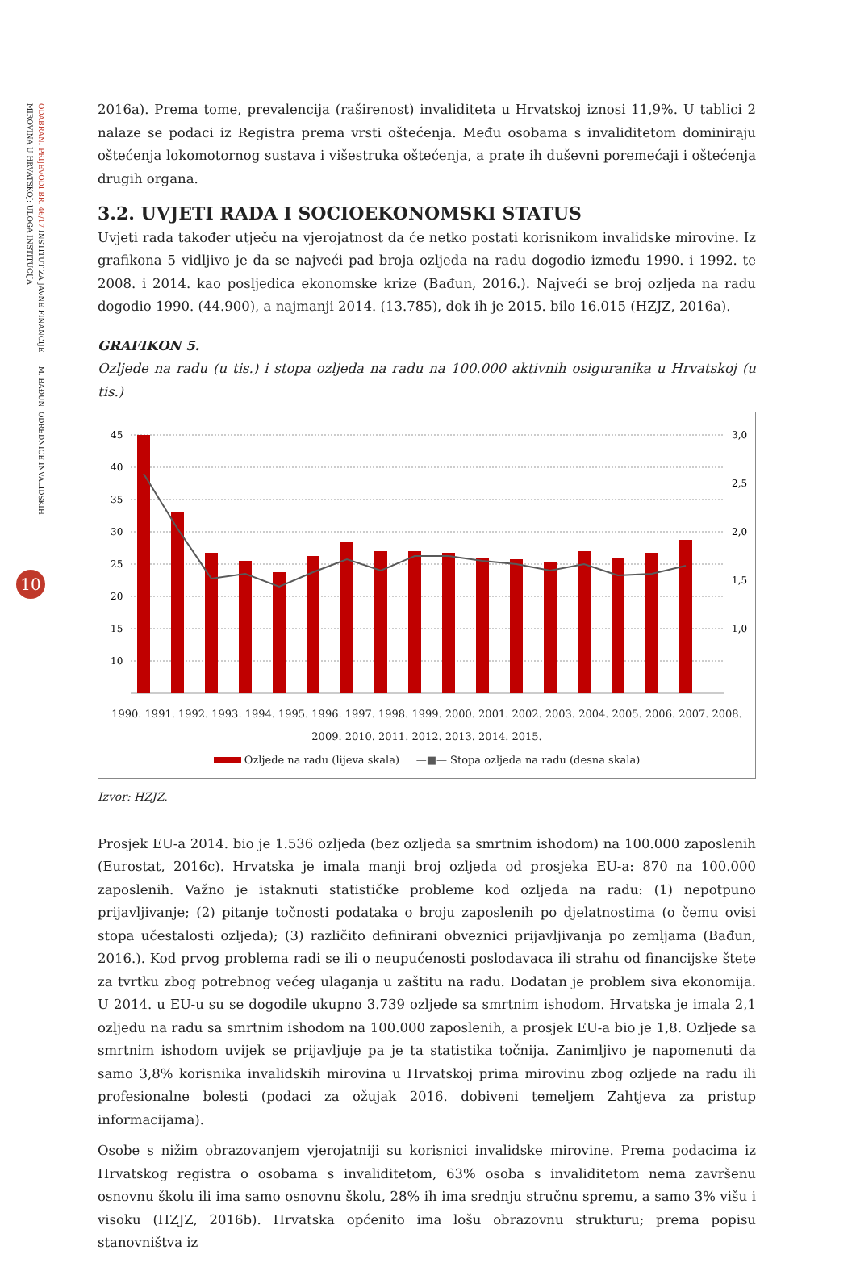ODABRANI PRIJEVODI BR. 46/17 INSTITUT ZA JAVNE FINANCIJE M. BAĐUN: ODREDNICE INVALIDSKIH MIROVINA U HRVATSKOJ: ULOGA INSTITUCIJA
10
2016a). Prema tome, prevalencija (raširenost) invaliditeta u Hrvatskoj iznosi 11,9%. U tablici 2 nalaze se podaci iz Registra prema vrsti oštećenja. Među osobama s invaliditetom dominiraju oštećenja lokomotornog sustava i višestruka oštećenja, a prate ih duševni poremećaji i oštećenja drugih organa.
3.2. UVJETI RADA I SOCIOEKONOMSKI STATUS
Uvjeti rada također utječu na vjerojatnost da će netko postati korisnikom invalidske mirovine. Iz grafikona 5 vidljivo je da se najveći pad broja ozljeda na radu dogodio između 1990. i 1992. te 2008. i 2014. kao posljedica ekonomske krize (Bađun, 2016.). Najveći se broj ozljeda na radu dogodio 1990. (44.900), a najmanji 2014. (13.785), dok ih je 2015. bilo 16.015 (HZJZ, 2016a).
GRAFIKON 5.
Ozljede na radu (u tis.) i stopa ozljeda na radu na 100.000 aktivnih osiguranika u Hrvatskoj (u tis.)
45
40
35
30
25
20
15
10
3,0
2,5
2,0
1,5
1,0
1990. 1991. 1992. 1993. 1994. 1995. 1996. 1997. 1998. 1999. 2000. 2001. 2002. 2003. 2004. 2005. 2006. 2007. 2008. 2009. 2010. 2011. 2012. 2013. 2014. 2015.
Ozljede na radu (lijeva skala) —■— Stopa ozljeda na radu (desna skala)
Izvor: HZJZ.
Prosjek EU-a 2014. bio je 1.536 ozljeda (bez ozljeda sa smrtnim ishodom) na 100.000 zaposlenih (Eurostat, 2016c). Hrvatska je imala manji broj ozljeda od prosjeka EU-a: 870 na 100.000 zaposlenih. Važno je istaknuti statističke probleme kod ozljeda na radu: (1) nepotpuno prijavljivanje; (2) pitanje točnosti podataka o broju zaposlenih po djelatnostima (o čemu ovisi stopa učestalosti ozljeda); (3) različito definirani obveznici prijavljivanja po zemljama (Bađun, 2016.). Kod prvog problema radi se ili o neupućenosti poslodavaca ili strahu od financijske štete za tvrtku zbog potrebnog većeg ulaganja u zaštitu na radu. Dodatan je problem siva ekonomija. U 2014. u EU-u su se dogodile ukupno 3.739 ozljede sa smrtnim ishodom. Hrvatska je imala 2,1 ozljedu na radu sa smrtnim ishodom na 100.000 zaposlenih, a prosjek EU-a bio je 1,8. Ozljede sa smrtnim ishodom uvijek se prijavljuje pa je ta statistika točnija. Zanimljivo je napomenuti da samo 3,8% korisnika invalidskih mirovina u Hrvatskoj prima mirovinu zbog ozljede na radu ili profesionalne bolesti (podaci za ožujak 2016. dobiveni temeljem Zahtjeva za pristup informacijama).
Osobe s nižim obrazovanjem vjerojatniji su korisnici invalidske mirovine. Prema podacima iz Hrvatskog registra o osobama s invaliditetom, 63% osoba s invaliditetom nema završenu osnovnu školu ili ima samo osnovnu školu, 28% ih ima srednju stručnu spremu, a samo 3% višu i visoku (HZJZ, 2016b). Hrvatska općenito ima lošu obrazovnu strukturu; prema popisu stanovništva iz